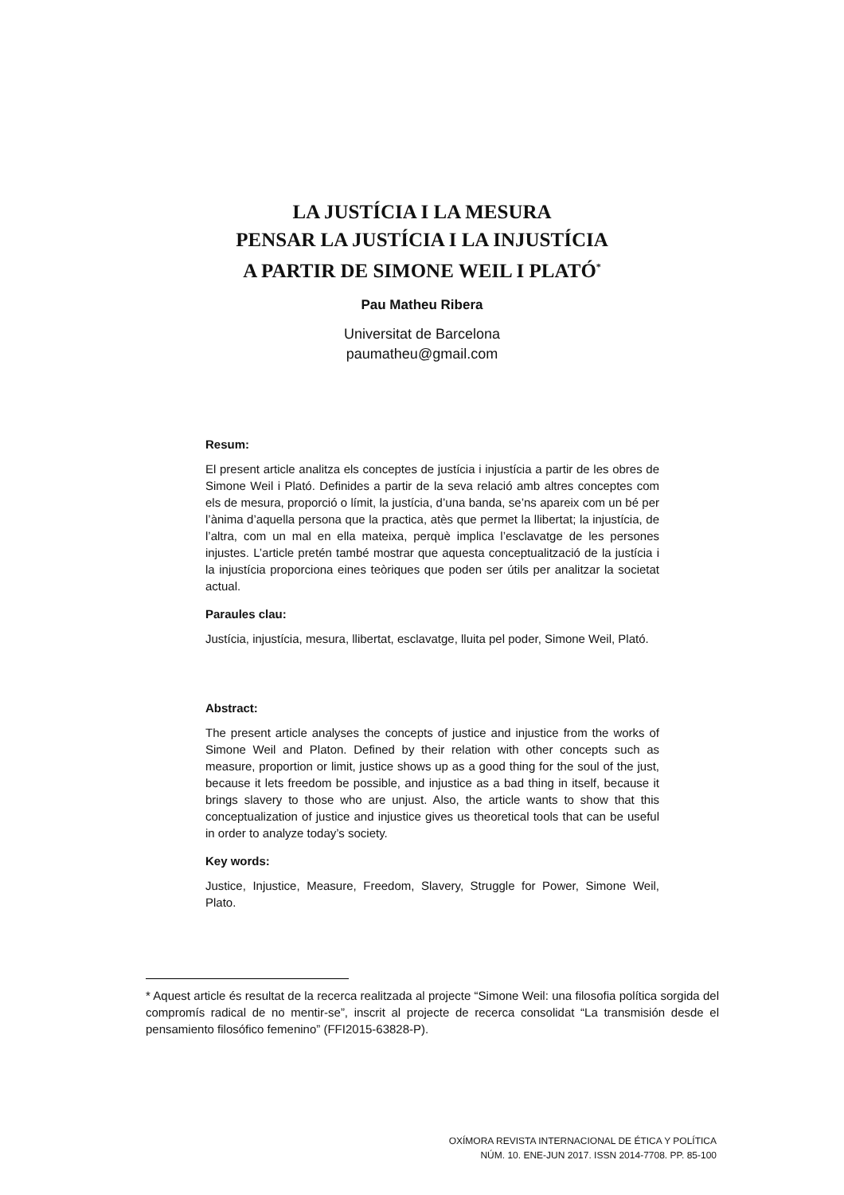LA JUSTÍCIA I LA MESURA
PENSAR LA JUSTÍCIA I LA INJUSTÍCIA
A PARTIR DE SIMONE WEIL I PLATÓ<sup>*</sup>
Pau Matheu Ribera
Universitat de Barcelona
paumatheu@gmail.com
Resum:
El present article analitza els conceptes de justícia i injustícia a partir de les obres de Simone Weil i Plató. Definides a partir de la seva relació amb altres conceptes com els de mesura, proporció o límit, la justícia, d’una banda, se’ns apareix com un bé per l’ànima d’aquella persona que la practica, atès que permet la llibertat; la injustícia, de l’altra, com un mal en ella mateixa, perquè implica l’esclavatge de les persones injustes. L’article pretén també mostrar que aquesta conceptualització de la justícia i la injustícia proporciona eines teòriques que poden ser útils per analitzar la societat actual.
Paraules clau:
Justícia, injustícia, mesura, llibertat, esclavatge, lluita pel poder, Simone Weil, Plató.
Abstract:
The present article analyses the concepts of justice and injustice from the works of Simone Weil and Platon. Defined by their relation with other concepts such as measure, proportion or limit, justice shows up as a good thing for the soul of the just, because it lets freedom be possible, and injustice as a bad thing in itself, because it brings slavery to those who are unjust. Also, the article wants to show that this conceptualization of justice and injustice gives us theoretical tools that can be useful in order to analyze today’s society.
Key words:
Justice, Injustice, Measure, Freedom, Slavery, Struggle for Power, Simone Weil, Plato.
* Aquest article és resultat de la recerca realitzada al projecte “Simone Weil: una filosofia política sorgida del compromís radical de no mentir-se”, inscrit al projecte de recerca consolidat “La transmisión desde el pensamiento filosófico femenino” (FFI2015-63828-P).
OXÍMORA REVISTA INTERNACIONAL DE ÉTICA Y POLÍTICA
NÚM. 10. ENE-JUN 2017. ISSN 2014-7708. PP. 85-100